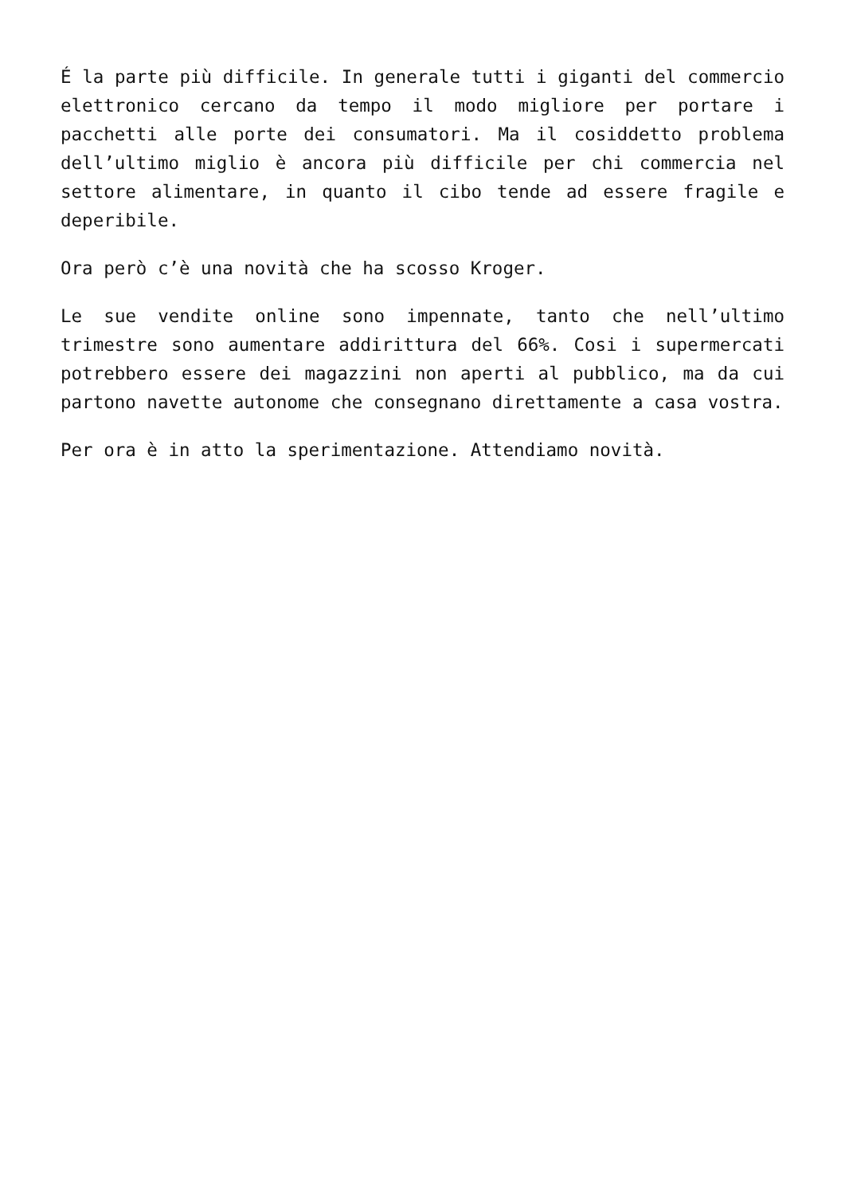É la parte più difficile. In generale tutti i giganti del commercio elettronico cercano da tempo il modo migliore per portare i pacchetti alle porte dei consumatori. Ma il cosiddetto problema dell’ultimo miglio è ancora più difficile per chi commercia nel settore alimentare, in quanto il cibo tende ad essere fragile e deperibile.
Ora però c’è una novità che ha scosso Kroger.
Le sue vendite online sono impennate, tanto che nell’ultimo trimestre sono aumentare addirittura del 66%. Cosi i supermercati potrebbero essere dei magazzini non aperti al pubblico, ma da cui partono navette autonome che consegnano direttamente a casa vostra.
Per ora è in atto la sperimentazione. Attendiamo novità.